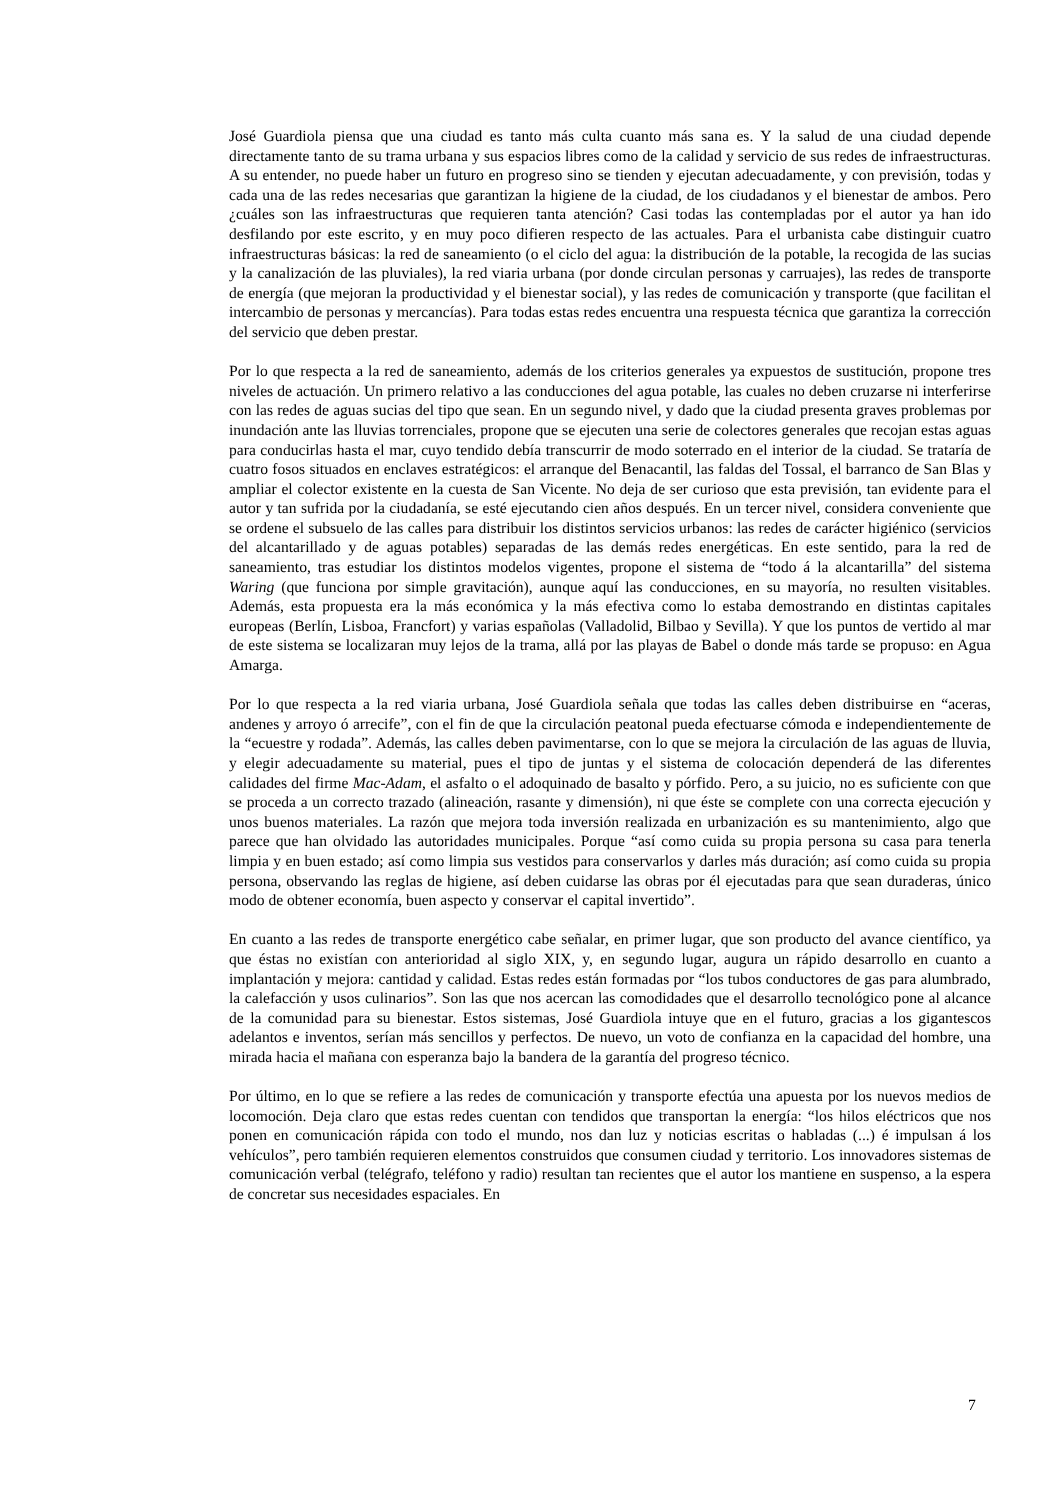José Guardiola piensa que una ciudad es tanto más culta cuanto más sana es. Y la salud de una ciudad depende directamente tanto de su trama urbana y sus espacios libres como de la calidad y servicio de sus redes de infraestructuras. A su entender, no puede haber un futuro en progreso sino se tienden y ejecutan adecuadamente, y con previsión, todas y cada una de las redes necesarias que garantizan la higiene de la ciudad, de los ciudadanos y el bienestar de ambos. Pero ¿cuáles son las infraestructuras que requieren tanta atención? Casi todas las contempladas por el autor ya han ido desfilando por este escrito, y en muy poco difieren respecto de las actuales. Para el urbanista cabe distinguir cuatro infraestructuras básicas: la red de saneamiento (o el ciclo del agua: la distribución de la potable, la recogida de las sucias y la canalización de las pluviales), la red viaria urbana (por donde circulan personas y carruajes), las redes de transporte de energía (que mejoran la productividad y el bienestar social), y las redes de comunicación y transporte (que facilitan el intercambio de personas y mercancías). Para todas estas redes encuentra una respuesta técnica que garantiza la corrección del servicio que deben prestar.
Por lo que respecta a la red de saneamiento, además de los criterios generales ya expuestos de sustitución, propone tres niveles de actuación. Un primero relativo a las conducciones del agua potable, las cuales no deben cruzarse ni interferirse con las redes de aguas sucias del tipo que sean. En un segundo nivel, y dado que la ciudad presenta graves problemas por inundación ante las lluvias torrenciales, propone que se ejecuten una serie de colectores generales que recojan estas aguas para conducirlas hasta el mar, cuyo tendido debía transcurrir de modo soterrado en el interior de la ciudad. Se trataría de cuatro fosos situados en enclaves estratégicos: el arranque del Benacantil, las faldas del Tossal, el barranco de San Blas y ampliar el colector existente en la cuesta de San Vicente. No deja de ser curioso que esta previsión, tan evidente para el autor y tan sufrida por la ciudadanía, se esté ejecutando cien años después. En un tercer nivel, considera conveniente que se ordene el subsuelo de las calles para distribuir los distintos servicios urbanos: las redes de carácter higiénico (servicios del alcantarillado y de aguas potables) separadas de las demás redes energéticas. En este sentido, para la red de saneamiento, tras estudiar los distintos modelos vigentes, propone el sistema de “todo á la alcantarilla” del sistema Waring (que funciona por simple gravitación), aunque aquí las conducciones, en su mayoría, no resulten visitables. Además, esta propuesta era la más económica y la más efectiva como lo estaba demostrando en distintas capitales europeas (Berlín, Lisboa, Francfort) y varias españolas (Valladolid, Bilbao y Sevilla). Y que los puntos de vertido al mar de este sistema se localizaran muy lejos de la trama, allá por las playas de Babel o donde más tarde se propuso: en Agua Amarga.
Por lo que respecta a la red viaria urbana, José Guardiola señala que todas las calles deben distribuirse en “aceras, andenes y arroyo ó arrecife”, con el fin de que la circulación peatonal pueda efectuarse cómoda e independientemente de la “ecuestre y rodada”. Además, las calles deben pavimentarse, con lo que se mejora la circulación de las aguas de lluvia, y elegir adecuadamente su material, pues el tipo de juntas y el sistema de colocación dependerá de las diferentes calidades del firme Mac-Adam, el asfalto o el adoquinado de basalto y pórfido. Pero, a su juicio, no es suficiente con que se proceda a un correcto trazado (alineación, rasante y dimensión), ni que éste se complete con una correcta ejecución y unos buenos materiales. La razón que mejora toda inversión realizada en urbanización es su mantenimiento, algo que parece que han olvidado las autoridades municipales. Porque “así como cuida su propia persona su casa para tenerla limpia y en buen estado; así como limpia sus vestidos para conservarlos y darles más duración; así como cuida su propia persona, observando las reglas de higiene, así deben cuidarse las obras por él ejecutadas para que sean duraderas, único modo de obtener economía, buen aspecto y conservar el capital invertido”.
En cuanto a las redes de transporte energético cabe señalar, en primer lugar, que son producto del avance científico, ya que éstas no existían con anterioridad al siglo XIX, y, en segundo lugar, augura un rápido desarrollo en cuanto a implantación y mejora: cantidad y calidad. Estas redes están formadas por “los tubos conductores de gas para alumbrado, la calefacción y usos culinarios”. Son las que nos acercan las comodidades que el desarrollo tecnológico pone al alcance de la comunidad para su bienestar. Estos sistemas, José Guardiola intuye que en el futuro, gracias a los gigantescos adelantos e inventos, serían más sencillos y perfectos. De nuevo, un voto de confianza en la capacidad del hombre, una mirada hacia el mañana con esperanza bajo la bandera de la garantía del progreso técnico.
Por último, en lo que se refiere a las redes de comunicación y transporte efectúa una apuesta por los nuevos medios de locomoción. Deja claro que estas redes cuentan con tendidos que transportan la energía: “los hilos eléctricos que nos ponen en comunicación rápida con todo el mundo, nos dan luz y noticias escritas o habladas (...) é impulsan á los vehículos”, pero también requieren elementos construidos que consumen ciudad y territorio. Los innovadores sistemas de comunicación verbal (telégrafo, teléfono y radio) resultan tan recientes que el autor los mantiene en suspenso, a la espera de concretar sus necesidades espaciales. En
7